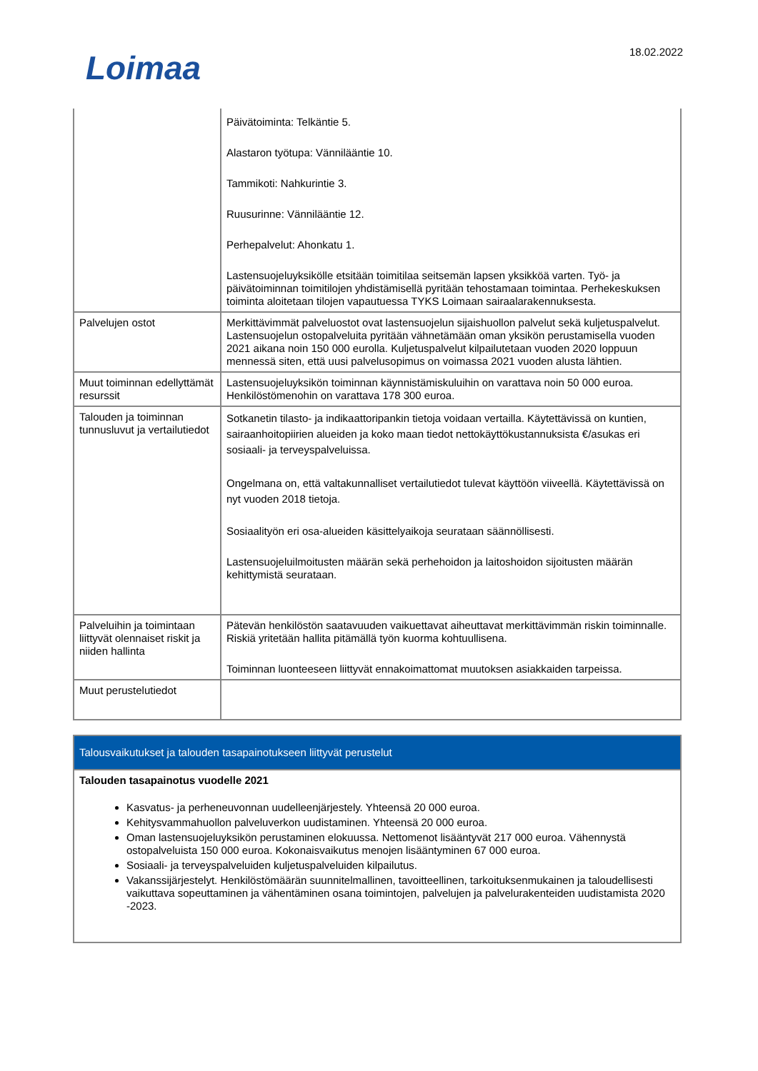Loimaa 18.02.2022
| | Päivätoiminta: Telkäntie 5. Alastaron työtupa: Vännilääntie 10. Tammikoti: Nahkurintie 3. Ruusurinne: Vännilääntie 12. Perhepalvelut: Ahonkatu 1. Lastensuojeluyksikölle etsitään toimitilaa seitsemän lapsen yksikköä varten. Työ- ja päivätoiminnan toimitilojen yhdistämisellä pyritään tehostamaan toimintaa. Perhekeskuksen toiminta aloitetaan tilojen vapautuessa TYKS Loimaan sairaalarakennuksesta. |
| Palvelujen ostot | Merkittävimmät palveluostot ovat lastensuojelun sijaishuollon palvelut sekä kuljetuspalvelut. Lastensuojelun ostopalveluita pyritään vähnetämään oman yksikön perustamisella vuoden 2021 aikana noin 150 000 eurolla. Kuljetuspalvelut kilpailutetaan vuoden 2020 loppuun mennessä siten, että uusi palvelusopimus on voimassa 2021 vuoden alusta lähtien. |
| Muut toiminnan edellyttämät resurssit | Lastensuojeluyksikön toiminnan käynnistämiskuluihin on varattava noin 50 000 euroa. Henkilöstömenohin on varattava 178 300 euroa. |
| Talouden ja toiminnan tunnusluvut ja vertailutiedot | Sotkanetin tilasto- ja indikaattoripankin tietoja voidaan vertailla. Käytettävissä on kuntien, sairaanhoitopiirien alueiden ja koko maan tiedot nettokäyttökustannuksista €/asukas eri sosiaali- ja terveyspalveluissa. Ongelmana on, että valtakunnalliset vertailutiedot tulevat käyttöön viiveellä. Käytettävissä on nyt vuoden 2018 tietoja. Sosiaalityön eri osa-alueiden käsittelyaikoja seurataan säännöllisesti. Lastensuojeluilmoitusten määrän sekä perhehoidon ja laitoshoidon sijoitusten määrän kehittymistä seurataan. |
| Palveluihin ja toimintaan liittyvät olennaiset riskit ja niiden hallinta | Pätevän henkilöstön saatavuuden vaikuettavat aiheuttavat merkittävimmän riskin toiminnalle. Riskiä yritetään hallita pitämällä työn kuorma kohtuullisena. Toiminnan luonteeseen liittyvät ennakoimattomat muutoksen asiakkaiden tarpeissa. |
| Muut perustelutiedot | |
| Talousvaikutukset ja talouden tasapainotukseen liittyvät perustelut |
| Talouden tasapainotus vuodelle 2021 Kasvatus- ja perheneuvonnan uudelleenjärjestely. Yhteensä 20 000 euroa. Kehitysvammahuollon palveluverkon uudistaminen. Yhteensä 20 000 euroa. Oman lastensuojeluyksikön perustaminen elokuussa. Nettomenot lisääntyvät 217 000 euroa. Vähennystä ostopalveluista 150 000 euroa. Kokonaisvaikutus menojen lisääntyminen 67 000 euroa. Sosiaali- ja terveyspalveluiden kuljetuspalveluiden kilpailutus. Vakanssijärjestelyt. Henkilöstömäärän suunnitelmallinen, tavoitteellinen, tarkoituksenmukainen ja taloudellisesti vaikuttava sopeuttaminen ja vähentäminen osana toimintojen, palvelujen ja palvelurakenteiden uudistamista 2020 -2023. |